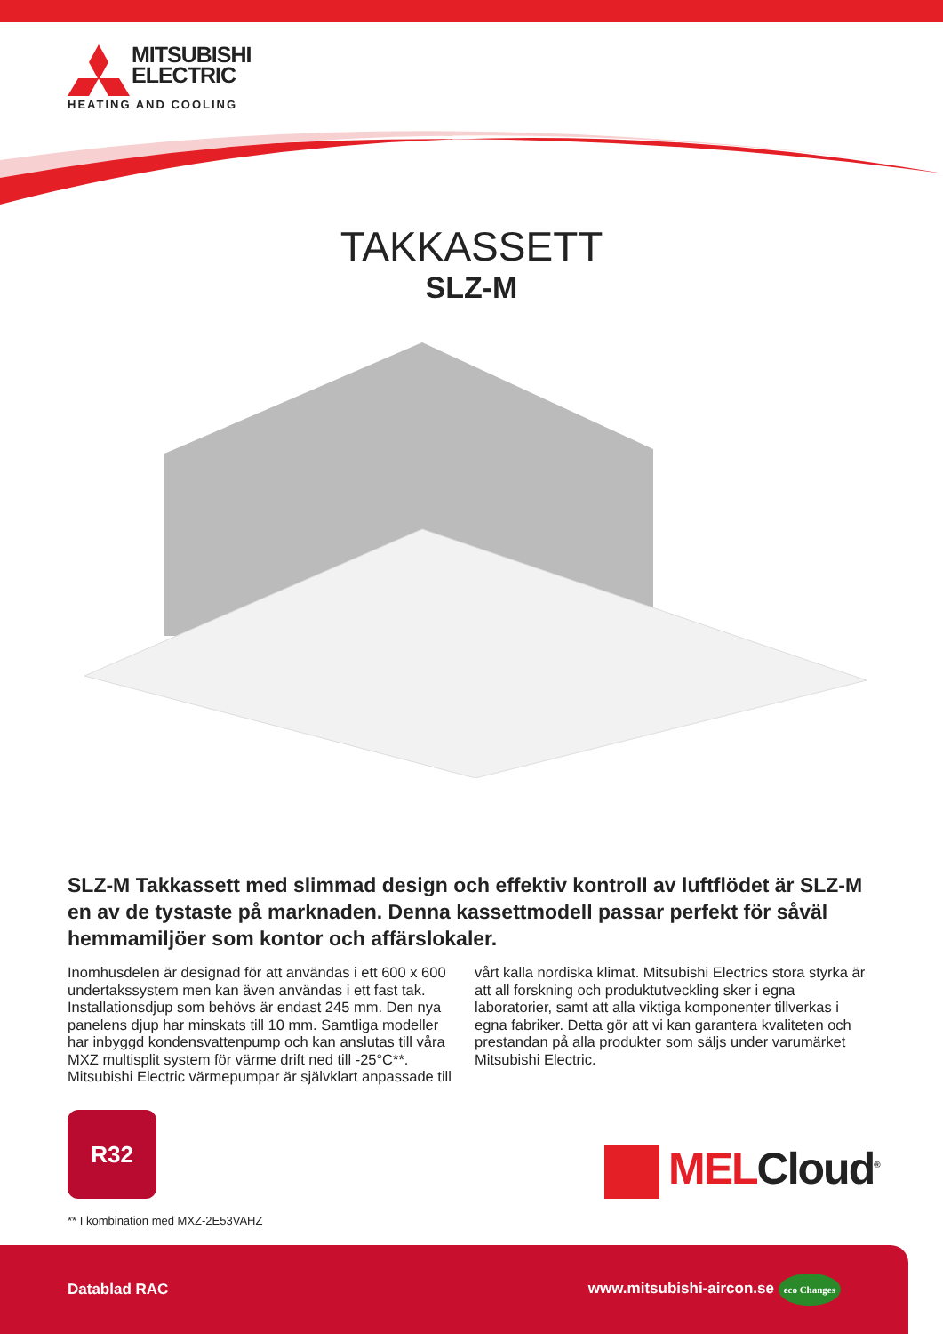MITSUBISHI
ELECTRIC
HEATING AND COOLING
TAKKASSETT
SLZ-M
SLZ-M Takkassett med slimmad design och effektiv kontroll av luftflödet är SLZ-M en av de tystaste på marknaden. Denna kassettmodell passar perfekt för såväl hemmamiljöer som kontor och affärslokaler.
Inomhusdelen är designad för att användas i ett 600 x 600 undertakssystem men kan även användas i ett fast tak. Installationsdjup som behövs är endast 245 mm. Den nya panelens djup har minskats till 10 mm. Samtliga modeller har inbyggd kondensvattenpump och kan anslutas till våra MXZ multisplit system för värme drift ned till -25°C**. Mitsubishi Electric värmepumpar är självklart anpassade till vårt kalla nordiska klimat. Mitsubishi Electrics stora styrka är att all forskning och produktutveckling sker i egna laboratorier, samt att alla viktiga komponenter tillverkas i egna fabriker. Detta gör att vi kan garantera kvaliteten och prestandan på alla produkter som säljs under varumärket Mitsubishi Electric.
R32
** I kombination med MXZ-2E53VAHZ
MELCloud<sup>®</sup>
Datablad RAC www.mitsubishi-aircon.se eco Changes